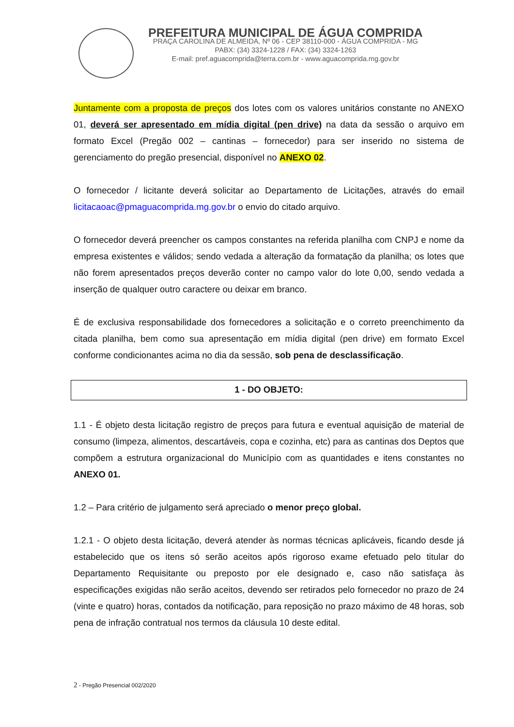PREFEITURA MUNICIPAL DE ÁGUA COMPRIDA
PRAÇA CAROLINA DE ALMEIDA, Nº 06 - CEP 38110-000 - ÁGUA COMPRIDA - MG
PABX: (34) 3324-1228 / FAX: (34) 3324-1263
E-mail: pref.aguacomprida@terra.com.br - www.aguacomprida.mg.gov.br
Juntamente com a proposta de preços dos lotes com os valores unitários constante no ANEXO 01, deverá ser apresentado em mídia digital (pen drive) na data da sessão o arquivo em formato Excel (Pregão 002 – cantinas – fornecedor) para ser inserido no sistema de gerenciamento do pregão presencial, disponível no ANEXO 02.
O fornecedor / licitante deverá solicitar ao Departamento de Licitações, através do email licitacaoac@pmaguacomprida.mg.gov.br o envio do citado arquivo.
O fornecedor deverá preencher os campos constantes na referida planilha com CNPJ e nome da empresa existentes e válidos; sendo vedada a alteração da formatação da planilha; os lotes que não forem apresentados preços deverão conter no campo valor do lote 0,00, sendo vedada a inserção de qualquer outro caractere ou deixar em branco.
É de exclusiva responsabilidade dos fornecedores a solicitação e o correto preenchimento da citada planilha, bem como sua apresentação em mídia digital (pen drive) em formato Excel conforme condicionantes acima no dia da sessão, sob pena de desclassificação.
1 - DO OBJETO:
1.1 - É objeto desta licitação registro de preços para futura e eventual aquisição de material de consumo (limpeza, alimentos, descartáveis, copa e cozinha, etc) para as cantinas dos Deptos que compõem a estrutura organizacional do Município com as quantidades e itens constantes no ANEXO 01.
1.2 – Para critério de julgamento será apreciado o menor preço global.
1.2.1 - O objeto desta licitação, deverá atender às normas técnicas aplicáveis, ficando desde já estabelecido que os itens só serão aceitos após rigoroso exame efetuado pelo titular do Departamento Requisitante ou preposto por ele designado e, caso não satisfaça às especificações exigidas não serão aceitos, devendo ser retirados pelo fornecedor no prazo de 24 (vinte e quatro) horas, contados da notificação, para reposição no prazo máximo de 48 horas, sob pena de infração contratual nos termos da cláusula 10 deste edital.
2 - Pregão Presencial 002/2020